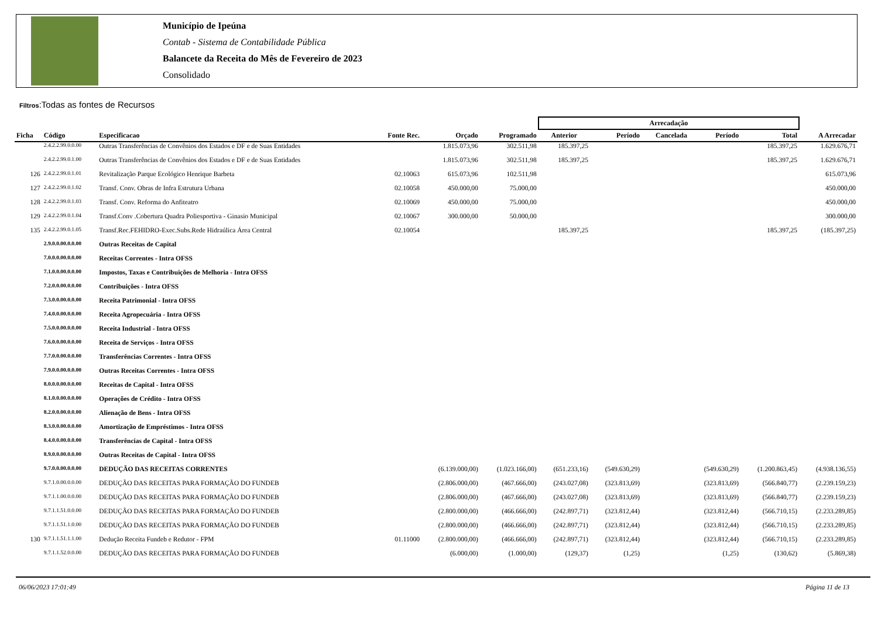Município de Ipeúna
Contab - Sistema de Contabilidade Pública
Balancete da Receita do Mês de Fevereiro de 2023
Consolidado
Filtros:Todas as fontes de Recursos
| | | | | | | Arrecadação | | | | | |
| --- | --- | --- | --- | --- | --- | --- | --- | --- | --- | --- | --- |
| Ficha | Código | Especificacao | Fonte Rec. | Orçado | Programado | Anterior | Período | Cancelada | Período | Total | A Arrecadar |
| | 2.4.2.2.99.0.0.00 | Outras Transferências de Convênios dos Estados e DF e de Suas Entidades | | 1.815.073,96 | 302.511,98 | 185.397,25 | | | | 185.397,25 | 1.629.676,71 |
| | 2.4.2.2.99.0.1.00 | Outras Transferências de Convênios dos Estados e DF e de Suas Entidades | | 1.815.073,96 | 302.511,98 | 185.397,25 | | | | 185.397,25 | 1.629.676,71 |
| 126 | 2.4.2.2.99.0.1.01 | Revitalização Parque Ecológico Henrique Barbeta | 02.10063 | 615.073,96 | 102.511,98 | | | | | | 615.073,96 |
| 127 | 2.4.2.2.99.0.1.02 | Transf. Conv. Obras de Infra Estrutura Urbana | 02.10058 | 450.000,00 | 75.000,00 | | | | | | 450.000,00 |
| 128 | 2.4.2.2.99.0.1.03 | Transf. Conv. Reforma do Anfiteatro | 02.10069 | 450.000,00 | 75.000,00 | | | | | | 450.000,00 |
| 129 | 2.4.2.2.99.0.1.04 | Transf.Conv .Cobertura Quadra Poliesportiva - Ginasio Municipal | 02.10067 | 300.000,00 | 50.000,00 | | | | | | 300.000,00 |
| 135 | 2.4.2.2.99.0.1.05 | Transf.Rec.FEHIDRO-Exec.Subs.Rede Hidraúlica Área Central | 02.10054 | | | 185.397,25 | | | | 185.397,25 | (185.397,25) |
| | 2.9.0.0.00.0.0.00 | Outras Receitas de Capital | | | | | | | | | |
| | 7.0.0.0.00.0.0.00 | Receitas Correntes - Intra OFSS | | | | | | | | | |
| | 7.1.0.0.00.0.0.00 | Impostos, Taxas e Contribuições de Melhoria - Intra OFSS | | | | | | | | | |
| | 7.2.0.0.00.0.0.00 | Contribuições - Intra OFSS | | | | | | | | | |
| | 7.3.0.0.00.0.0.00 | Receita Patrimonial - Intra OFSS | | | | | | | | | |
| | 7.4.0.0.00.0.0.00 | Receita Agropecuária - Intra OFSS | | | | | | | | | |
| | 7.5.0.0.00.0.0.00 | Receita Industrial - Intra OFSS | | | | | | | | | |
| | 7.6.0.0.00.0.0.00 | Receita de Serviços - Intra OFSS | | | | | | | | | |
| | 7.7.0.0.00.0.0.00 | Transferências Correntes - Intra OFSS | | | | | | | | | |
| | 7.9.0.0.00.0.0.00 | Outras Receitas Correntes - Intra OFSS | | | | | | | | | |
| | 8.0.0.0.00.0.0.00 | Receitas de Capital - Intra OFSS | | | | | | | | | |
| | 8.1.0.0.00.0.0.00 | Operações de Crédito - Intra OFSS | | | | | | | | | |
| | 8.2.0.0.00.0.0.00 | Alienação de Bens - Intra OFSS | | | | | | | | | |
| | 8.3.0.0.00.0.0.00 | Amortização de Empréstimos - Intra OFSS | | | | | | | | | |
| | 8.4.0.0.00.0.0.00 | Transferências de Capital - Intra OFSS | | | | | | | | | |
| | 8.9.0.0.00.0.0.00 | Outras Receitas de Capital - Intra OFSS | | | | | | | | | |
| | 9.7.0.0.00.0.0.00 | DEDUÇÃO DAS RECEITAS CORRENTES | | (6.139.000,00) | (1.023.166,00) | (651.233,16) | (549.630,29) | | (549.630,29) | (1.200.863,45) | (4.938.136,55) |
| | 9.7.1.0.00.0.0.00 | DEDUÇÃO DAS RECEITAS PARA FORMAÇÃO DO FUNDEB | | (2.806.000,00) | (467.666,00) | (243.027,08) | (323.813,69) | | (323.813,69) | (566.840,77) | (2.239.159,23) |
| | 9.7.1.1.00.0.0.00 | DEDUÇÃO DAS RECEITAS PARA FORMAÇÃO DO FUNDEB | | (2.806.000,00) | (467.666,00) | (243.027,08) | (323.813,69) | | (323.813,69) | (566.840,77) | (2.239.159,23) |
| | 9.7.1.1.51.0.0.00 | DEDUÇÃO DAS RECEITAS PARA FORMAÇÃO DO FUNDEB | | (2.800.000,00) | (466.666,00) | (242.897,71) | (323.812,44) | | (323.812,44) | (566.710,15) | (2.233.289,85) |
| | 9.7.1.1.51.1.0.00 | DEDUÇÃO DAS RECEITAS PARA FORMAÇÃO DO FUNDEB | | (2.800.000,00) | (466.666,00) | (242.897,71) | (323.812,44) | | (323.812,44) | (566.710,15) | (2.233.289,85) |
| 130 | 9.7.1.1.51.1.1.00 | Dedução Receita Fundeb e Redutor - FPM | 01.11000 | (2.800.000,00) | (466.666,00) | (242.897,71) | (323.812,44) | | (323.812,44) | (566.710,15) | (2.233.289,85) |
| | 9.7.1.1.52.0.0.00 | DEDUÇÃO DAS RECEITAS PARA FORMAÇÃO DO FUNDEB | | (6.000,00) | (1.000,00) | (129,37) | (1,25) | | (1,25) | (130,62) | (5.869,38) |
06/06/2023 17:01:49 Página 11 de 13